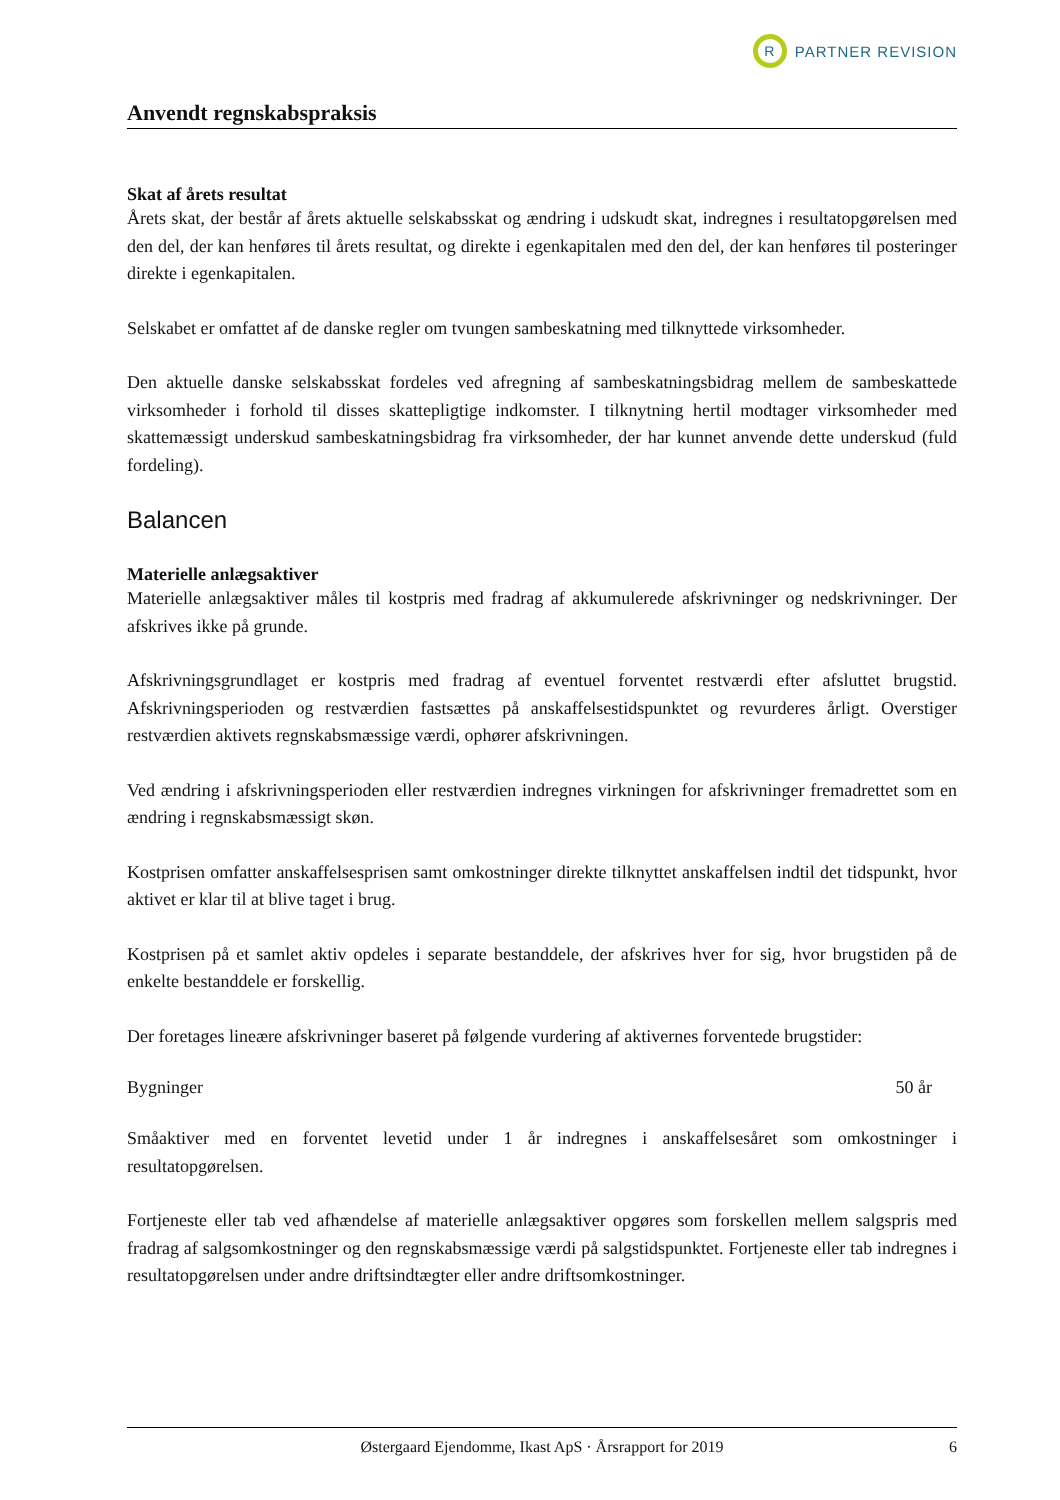R
PARTNER REVISION
Anvendt regnskabspraksis
Skat af årets resultat
Årets skat, der består af årets aktuelle selskabsskat og ændring i udskudt skat, indregnes i resultatopgørelsen med den del, der kan henføres til årets resultat, og direkte i egenkapitalen med den del, der kan henføres til posteringer direkte i egenkapitalen.
Selskabet er omfattet af de danske regler om tvungen sambeskatning med tilknyttede virksomheder.
Den aktuelle danske selskabsskat fordeles ved afregning af sambeskatningsbidrag mellem de sambeskattede virksomheder i forhold til disses skattepligtige indkomster. I tilknytning hertil modtager virksomheder med skattemæssigt underskud sambeskatningsbidrag fra virksomheder, der har kunnet anvende dette underskud (fuld fordeling).
Balancen
Materielle anlægsaktiver
Materielle anlægsaktiver måles til kostpris med fradrag af akkumulerede afskrivninger og nedskrivninger. Der afskrives ikke på grunde.
Afskrivningsgrundlaget er kostpris med fradrag af eventuel forventet restværdi efter afsluttet brugstid. Afskrivningsperioden og restværdien fastsættes på anskaffelsestidspunktet og revurderes årligt. Overstiger restværdien aktivets regnskabsmæssige værdi, ophører afskrivningen.
Ved ændring i afskrivningsperioden eller restværdien indregnes virkningen for afskrivninger fremadrettet som en ændring i regnskabsmæssigt skøn.
Kostprisen omfatter anskaffelsesprisen samt omkostninger direkte tilknyttet anskaffelsen indtil det tidspunkt, hvor aktivet er klar til at blive taget i brug.
Kostprisen på et samlet aktiv opdeles i separate bestanddele, der afskrives hver for sig, hvor brugstiden på de enkelte bestanddele er forskellig.
Der foretages lineære afskrivninger baseret på følgende vurdering af aktivernes forventede brugstider:
Bygninger 50 år
Småaktiver med en forventet levetid under 1 år indregnes i anskaffelsesåret som omkostninger i resultatopgørelsen.
Fortjeneste eller tab ved afhændelse af materielle anlægsaktiver opgøres som forskellen mellem salgspris med fradrag af salgsomkostninger og den regnskabsmæssige værdi på salgstidspunktet. Fortjeneste eller tab indregnes i resultatopgørelsen under andre driftsindtægter eller andre driftsomkostninger.
Østergaard Ejendomme, Ikast ApS · Årsrapport for 2019 6